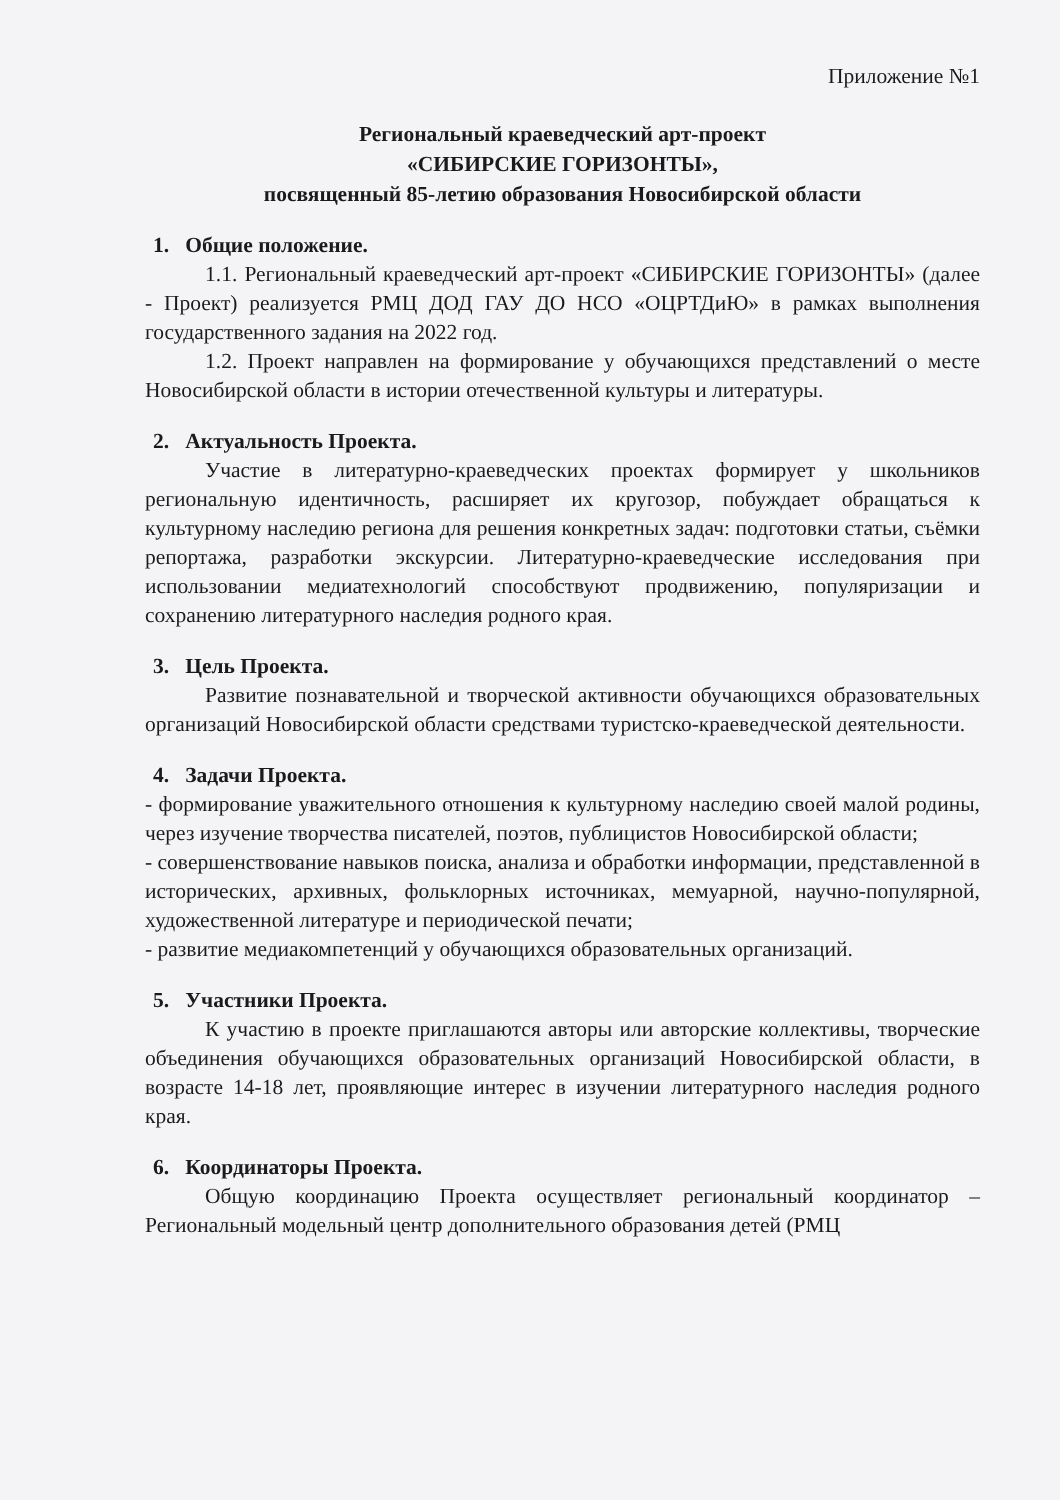Приложение №1
Региональный краеведческий арт-проект
«СИБИРСКИЕ ГОРИЗОНТЫ»,
посвященный 85-летию образования Новосибирской области
1. Общие положение.
1.1. Региональный краеведческий арт-проект «СИБИРСКИЕ ГОРИЗОНТЫ» (далее - Проект) реализуется РМЦ ДОД ГАУ ДО НСО «ОЦРТДиЮ» в рамках выполнения государственного задания на 2022 год.
1.2. Проект направлен на формирование у обучающихся представлений о месте Новосибирской области в истории отечественной культуры и литературы.
2. Актуальность Проекта.
Участие в литературно-краеведческих проектах формирует у школьников региональную идентичность, расширяет их кругозор, побуждает обращаться к культурному наследию региона для решения конкретных задач: подготовки статьи, съёмки репортажа, разработки экскурсии. Литературно-краеведческие исследования при использовании медиатехнологий способствуют продвижению, популяризации и сохранению литературного наследия родного края.
3. Цель Проекта.
Развитие познавательной и творческой активности обучающихся образовательных организаций Новосибирской области средствами туристско-краеведческой деятельности.
4. Задачи Проекта.
- формирование уважительного отношения к культурному наследию своей малой родины, через изучение творчества писателей, поэтов, публицистов Новосибирской области;
- совершенствование навыков поиска, анализа и обработки информации, представленной в исторических, архивных, фольклорных источниках, мемуарной, научно-популярной, художественной литературе и периодической печати;
- развитие медиакомпетенций у обучающихся образовательных организаций.
5. Участники Проекта.
К участию в проекте приглашаются авторы или авторские коллективы, творческие объединения обучающихся образовательных организаций Новосибирской области, в возрасте 14-18 лет, проявляющие интерес в изучении литературного наследия родного края.
6. Координаторы Проекта.
Общую координацию Проекта осуществляет региональный координатор – Региональный модельный центр дополнительного образования детей (РМЦ